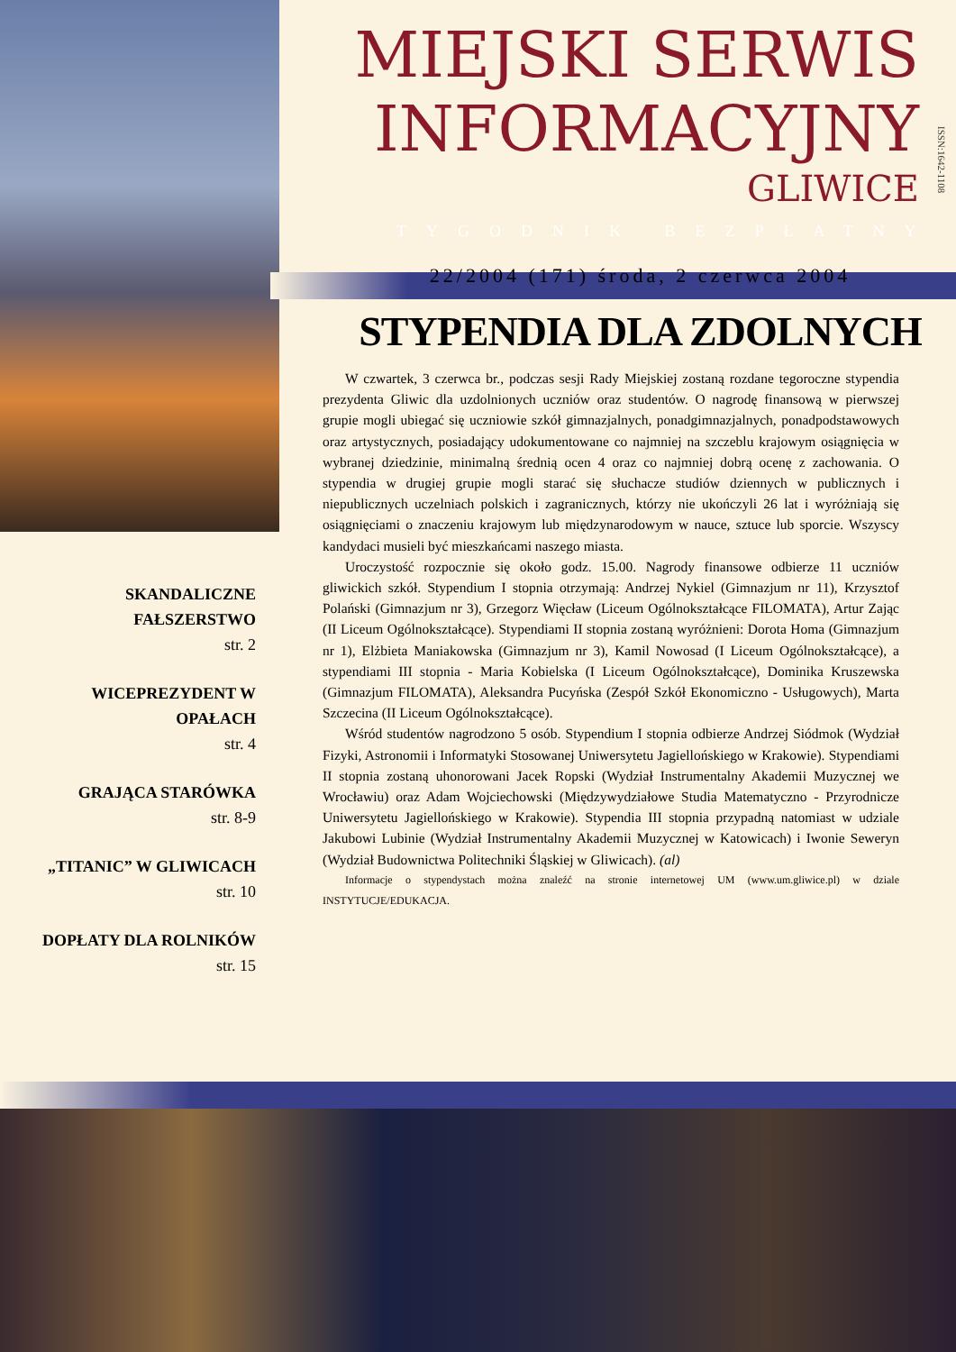MIEJSKI SERWIS
INFORMACYJNY
GLIWICE
ISSN:1642-1108
TYGODNIK BEZPŁATNY
22/2004 (171) środa, 2 czerwca 2004
STYPENDIA DLA ZDOLNYCH
SKANDALICZNE FAŁSZERSTWO
str. 2
WICEPREZYDENT W OPAŁACH
str. 4
GRAJĄCA STARÓWKA
str. 8-9
„TITANIC” W GLIWICACH
str. 10
DOPŁATY DLA ROLNIKÓW
str. 15
W czwartek, 3 czerwca br., podczas sesji Rady Miejskiej zostaną rozdane tegoroczne stypendia prezydenta Gliwic dla uzdolnionych uczniów oraz studentów. O nagrodę finansową w pierwszej grupie mogli ubiegać się uczniowie szkół gimnazjalnych, ponadgimnazjalnych, ponadpodstawowych oraz artystycznych, posiadający udokumentowane co najmniej na szczeblu krajowym osiągnięcia w wybranej dziedzinie, minimalną średnią ocen 4 oraz co najmniej dobrą ocenę z zachowania. O stypendia w drugiej grupie mogli starać się słuchacze studiów dziennych w publicznych i niepublicznych uczelniach polskich i zagranicznych, którzy nie ukończyli 26 lat i wyróżniają się osiągnięciami o znaczeniu krajowym lub międzynarodowym w nauce, sztuce lub sporcie. Wszyscy kandydaci musieli być mieszkańcami naszego miasta.
Uroczystość rozpocznie się około godz. 15.00. Nagrody finansowe odbierze 11 uczniów gliwickich szkół. Stypendium I stopnia otrzymają: Andrzej Nykiel (Gimnazjum nr 11), Krzysztof Polański (Gimnazjum nr 3), Grzegorz Więcław (Liceum Ogólnokształcące FILOMATA), Artur Zając (II Liceum Ogólnokształcące). Stypendiami II stopnia zostaną wyróżnieni: Dorota Homa (Gimnazjum nr 1), Elżbieta Maniakowska (Gimnazjum nr 3), Kamil Nowosad (I Liceum Ogólnokształcące), a stypendiami III stopnia - Maria Kobielska (I Liceum Ogólnokształcące), Dominika Kruszewska (Gimnazjum FILOMATA), Aleksandra Pucyńska (Zespół Szkół Ekonomiczno - Usługowych), Marta Szczecina (II Liceum Ogólnokształcące).
Wśród studentów nagrodzono 5 osób. Stypendium I stopnia odbierze Andrzej Siódmok (Wydział Fizyki, Astronomii i Informatyki Stosowanej Uniwersytetu Jagiellońskiego w Krakowie). Stypendiami II stopnia zostaną uhonorowani Jacek Ropski (Wydział Instrumentalny Akademii Muzycznej we Wrocławiu) oraz Adam Wojciechowski (Międzywydziałowe Studia Matematyczno - Przyrodnicze Uniwersytetu Jagiellońskiego w Krakowie). Stypendia III stopnia przypadną natomiast w udziale Jakubowi Lubinie (Wydział Instrumentalny Akademii Muzycznej w Katowicach) i Iwonie Seweryn (Wydział Budownictwa Politechniki Śląskiej w Gliwicach). (al)
Informacje o stypendystach można znaleźć na stronie internetowej UM (www.um.gliwice.pl) w dziale INSTYTUCJE/EDUKACJA.